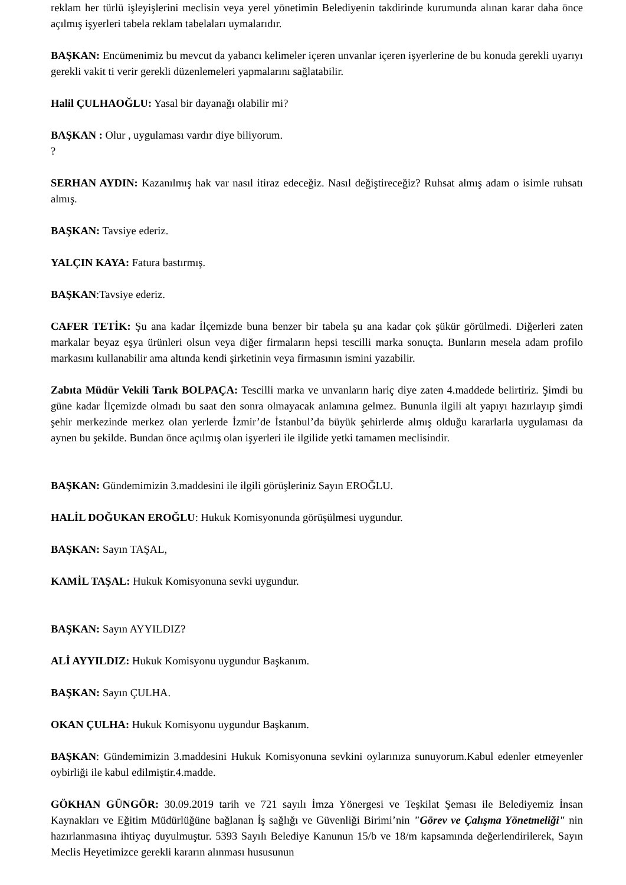reklam her türlü işleyişlerini meclisin veya yerel yönetimin Belediyenin takdirinde kurumunda alınan karar daha önce açılmış işyerleri tabela reklam tabelaları uymalarıdır.
BAŞKAN: Encümenimiz bu mevcut da yabancı kelimeler içeren unvanlar içeren işyerlerine de bu konuda gerekli uyarıyı gerekli vakit ti verir gerekli düzenlemeleri yapmalarını sağlatabilir.
Halil ÇULHAOĞLU: Yasal bir dayanağı olabilir mi?
BAŞKAN : Olur , uygulaması vardır diye biliyorum.
?
SERHAN AYDIN: Kazanılmış hak var nasıl itiraz edeceğiz. Nasıl değiştireceğiz? Ruhsat almış adam o isimle ruhsatı almış.
BAŞKAN: Tavsiye ederiz.
YALÇIN KAYA: Fatura bastırmış.
BAŞKAN:Tavsiye ederiz.
CAFER TETİK: Şu ana kadar İlçemizde buna benzer bir tabela şu ana kadar çok şükür görülmedi. Diğerleri zaten markalar beyaz eşya ürünleri olsun veya diğer firmaların hepsi tescilli marka sonuçta. Bunların mesela adam profilo markasını kullanabilir ama altında kendi şirketinin veya firmasının ismini yazabilir.
Zabıta Müdür Vekili Tarık BOLPAÇA: Tescilli marka ve unvanların hariç diye zaten 4.maddede belirtiriz. Şimdi bu güne kadar İlçemizde olmadı bu saat den sonra olmayacak anlamına gelmez. Bununla ilgili alt yapıyı hazırlayıp şimdi şehir merkezinde merkez olan yerlerde İzmir’de İstanbul’da büyük şehirlerde almış olduğu kararlarla uygulaması da aynen bu şekilde. Bundan önce açılmış olan işyerleri ile ilgilide yetki tamamen meclisindir.
BAŞKAN: Gündemimizin 3.maddesini ile ilgili görüşleriniz Sayın EROĞLU.
HALİL DOĞUKAN EROĞLU: Hukuk Komisyonunda görüşülmesi uygundur.
BAŞKAN: Sayın TAŞAL,
KAMİL TAŞAL: Hukuk Komisyonuna sevki uygundur.
BAŞKAN: Sayın AYYILDIZ?
ALİ AYYILDIZ: Hukuk Komisyonu uygundur Başkanım.
BAŞKAN: Sayın ÇULHA.
OKAN ÇULHA: Hukuk Komisyonu uygundur Başkanım.
BAŞKAN: Gündemimizin 3.maddesini Hukuk Komisyonuna sevkini oylarınıza sunuyorum.Kabul edenler etmeyenler oybirliği ile kabul edilmiştir.4.madde.
GÖKHAN GÜNGÖR: 30.09.2019 tarih ve 721 sayılı İmza Yönergesi ve Teşkilat Şeması ile Belediyemiz İnsan Kaynakları ve Eğitim Müdürlüğüne bağlanan İş sağlığı ve Güvenliği Birimi’nin "Görev ve Çalışma Yönetmeliği" nin hazırlanmasına ihtiyaç duyulmuştur. 5393 Sayılı Belediye Kanunun 15/b ve 18/m kapsamında değerlendirilerek, Sayın Meclis Heyetimizce gerekli kararın alınması hususunun